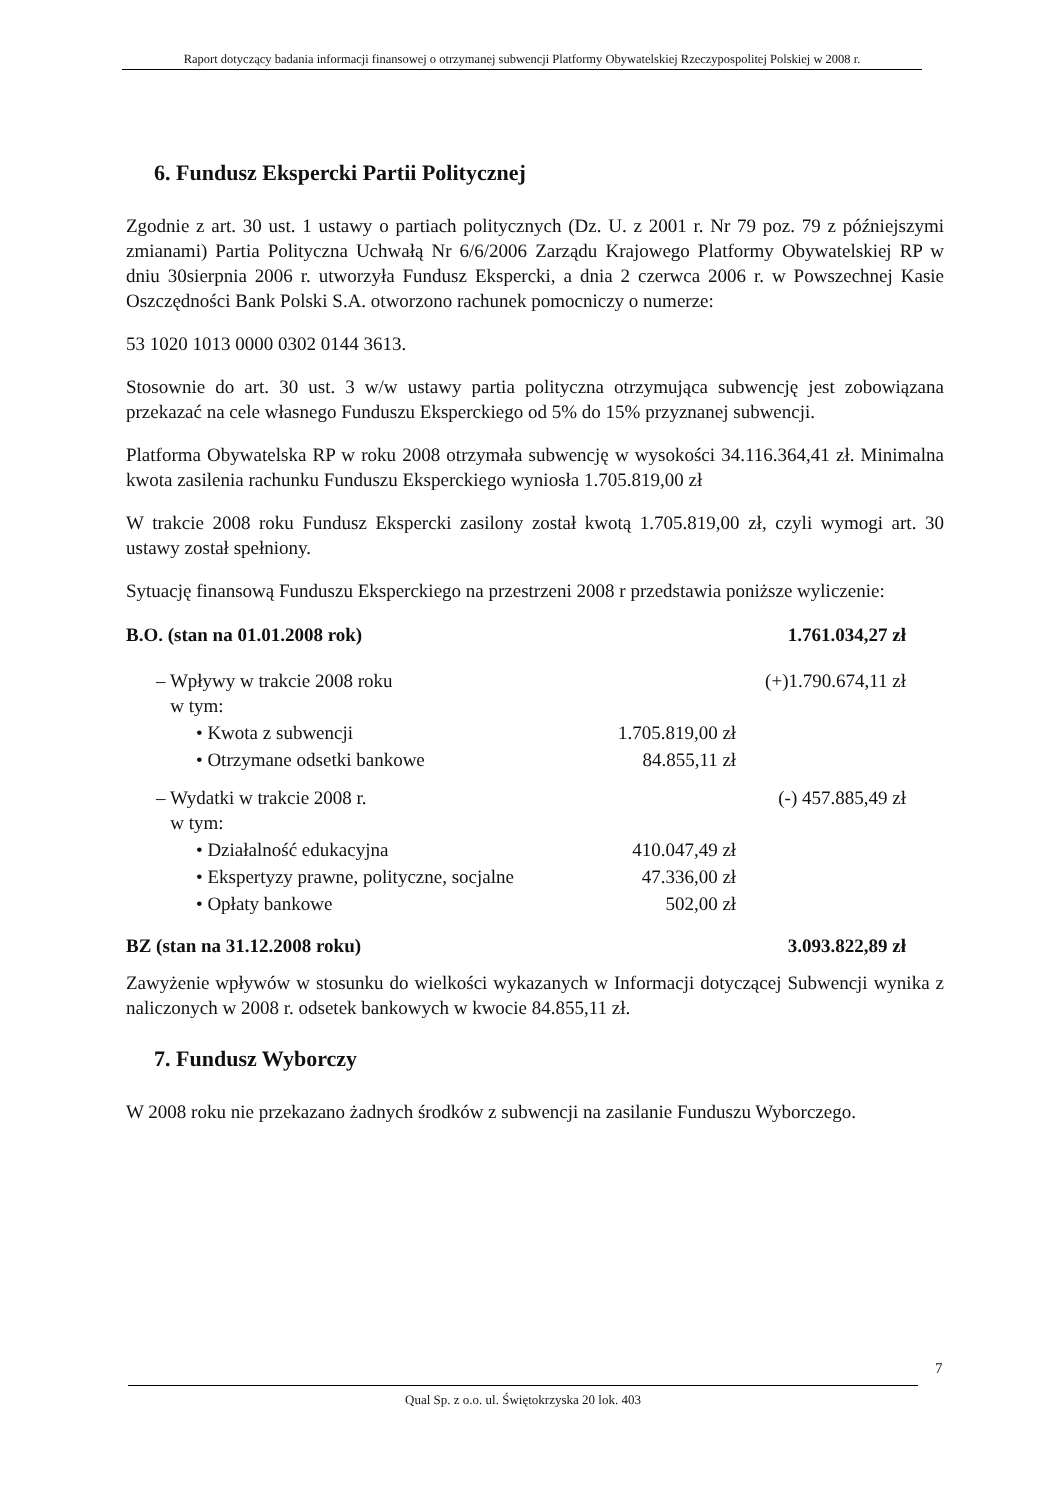Raport dotyczący badania informacji finansowej o otrzymanej subwencji Platformy Obywatelskiej Rzeczypospolitej Polskiej w 2008 r.
6. Fundusz Ekspercki Partii Politycznej
Zgodnie z art. 30 ust. 1 ustawy o partiach politycznych (Dz. U. z 2001 r. Nr 79 poz. 79 z późniejszymi zmianami) Partia Polityczna Uchwałą Nr 6/6/2006 Zarządu Krajowego Platformy Obywatelskiej RP w dniu 30sierpnia 2006 r. utworzyła Fundusz Ekspercki, a dnia 2 czerwca 2006 r. w Powszechnej Kasie Oszczędności Bank Polski S.A. otworzono rachunek pomocniczy o numerze:
53 1020 1013 0000 0302 0144 3613.
Stosownie do art. 30 ust. 3 w/w ustawy partia polityczna otrzymująca subwencję jest zobowiązana przekazać na cele własnego Funduszu Eksperckiego od 5% do 15% przyznanej subwencji.
Platforma Obywatelska RP w roku 2008 otrzymała subwencję w wysokości 34.116.364,41 zł. Minimalna kwota zasilenia rachunku Funduszu Eksperckiego wyniosła 1.705.819,00 zł
W trakcie 2008 roku Fundusz Ekspercki zasilony został kwotą 1.705.819,00 zł, czyli wymogi art. 30 ustawy został spełniony.
Sytuację finansową Funduszu Eksperckiego na przestrzeni 2008 r przedstawia poniższe wyliczenie:
| B.O. (stan na 01.01.2008 rok) | | 1.761.034,27 zł |
| – Wpływy w trakcie 2008 roku w tym: | | (+)1.790.674,11 zł |
| • Kwota z subwencji | 1.705.819,00 zł | |
| • Otrzymane odsetki bankowe | 84.855,11 zł | |
| – Wydatki w trakcie 2008 r. w tym: | | (-) 457.885,49 zł |
| • Działalność edukacyjna | 410.047,49 zł | |
| • Ekspertyzy prawne, polityczne, socjalne | 47.336,00 zł | |
| • Opłaty bankowe | 502,00 zł | |
| BZ (stan na 31.12.2008 roku) | | 3.093.822,89 zł |
Zawyżenie wpływów w stosunku do wielkości wykazanych w Informacji dotyczącej Subwencji wynika z naliczonych w 2008 r. odsetek bankowych w kwocie 84.855,11 zł.
7. Fundusz Wyborczy
W 2008 roku nie przekazano żadnych środków z subwencji na zasilanie Funduszu Wyborczego.
7
Qual Sp. z o.o. ul. Świętokrzyska 20 lok. 403